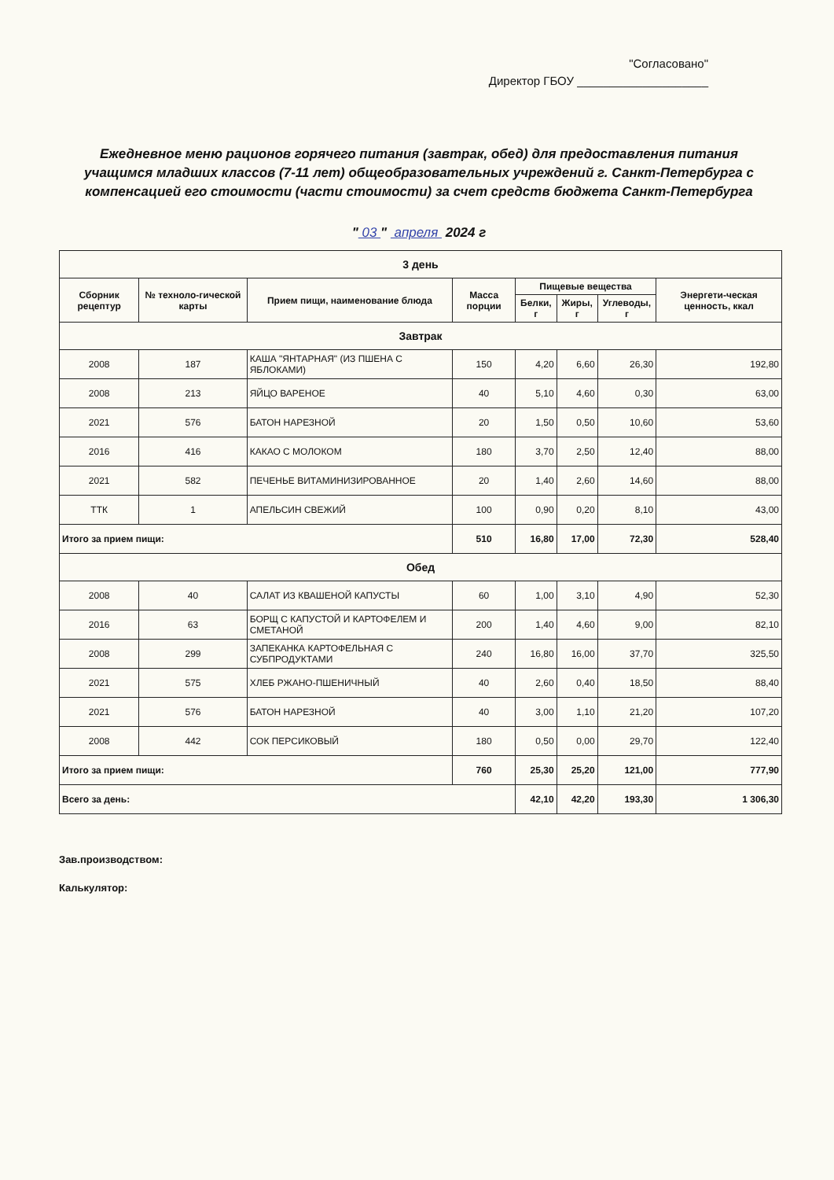"Согласовано"
Директор ГБОУ ____________________
Ежедневное меню рационов горячего питания (завтрак, обед) для предоставления питания учащимся младших классов (7-11 лет) общеобразовательных учреждений г. Санкт-Петербурга с компенсацией его стоимости (части стоимости) за счет средств бюджета Санкт-Петербурга
" 03 " апреля 2024 г
| 3 день | | | | | | | |
| Сборник рецептур | № техноло-гической карты | Прием пищи, наименование блюда | Масса порции | Пищевые вещества | | | Энергети-ческая ценность, ккал |
| | | | | Белки, г | Жиры, г | Углеводы, г | |
| Завтрак | | | | | | | |
| 2008 | 187 | КАША "ЯНТАРНАЯ" (ИЗ ПШЕНА С ЯБЛОКАМИ) | 150 | 4,20 | 6,60 | 26,30 | 192,80 |
| 2008 | 213 | ЯЙЦО ВАРЕНОЕ | 40 | 5,10 | 4,60 | 0,30 | 63,00 |
| 2021 | 576 | БАТОН НАРЕЗНОЙ | 20 | 1,50 | 0,50 | 10,60 | 53,60 |
| 2016 | 416 | КАКАО С МОЛОКОМ | 180 | 3,70 | 2,50 | 12,40 | 88,00 |
| 2021 | 582 | ПЕЧЕНЬЕ ВИТАМИНИЗИРОВАННОЕ | 20 | 1,40 | 2,60 | 14,60 | 88,00 |
| ТТК | 1 | АПЕЛЬСИН СВЕЖИЙ | 100 | 0,90 | 0,20 | 8,10 | 43,00 |
| Итого за прием пищи: | | | 510 | 16,80 | 17,00 | 72,30 | 528,40 |
| Обед | | | | | | | |
| 2008 | 40 | САЛАТ ИЗ КВАШЕНОЙ КАПУСТЫ | 60 | 1,00 | 3,10 | 4,90 | 52,30 |
| 2016 | 63 | БОРЩ С КАПУСТОЙ И КАРТОФЕЛЕМ И СМЕТАНОЙ | 200 | 1,40 | 4,60 | 9,00 | 82,10 |
| 2008 | 299 | ЗАПЕКАНКА КАРТОФЕЛЬНАЯ С СУБПРОДУКТАМИ | 240 | 16,80 | 16,00 | 37,70 | 325,50 |
| 2021 | 575 | ХЛЕБ РЖАНО-ПШЕНИЧНЫЙ | 40 | 2,60 | 0,40 | 18,50 | 88,40 |
| 2021 | 576 | БАТОН НАРЕЗНОЙ | 40 | 3,00 | 1,10 | 21,20 | 107,20 |
| 2008 | 442 | СОК ПЕРСИКОВЫЙ | 180 | 0,50 | 0,00 | 29,70 | 122,40 |
| Итого за прием пищи: | | | 760 | 25,30 | 25,20 | 121,00 | 777,90 |
| Всего за день: | | | | 42,10 | 42,20 | 193,30 | 1 306,30 |
Зав.производством:
Калькулятор: